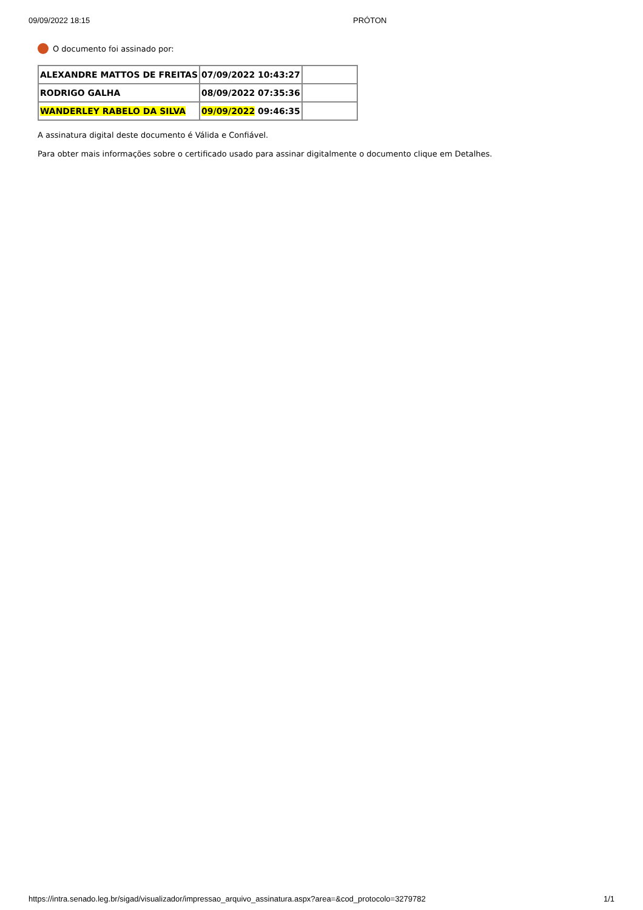09/09/2022 18:15 PRÓTON
O documento foi assinado por:
| ALEXANDRE MATTOS DE FREITAS | 07/09/2022 10:43:27 | |
| RODRIGO GALHA | 08/09/2022 07:35:36 | |
| WANDERLEY RABELO DA SILVA | 09/09/2022 09:46:35 | |
A assinatura digital deste documento é Válida e Confiável.
Para obter mais informações sobre o certificado usado para assinar digitalmente o documento clique em Detalhes.
https://intra.senado.leg.br/sigad/visualizador/impressao_arquivo_assinatura.aspx?area=&cod_protocolo=3279782 1/1